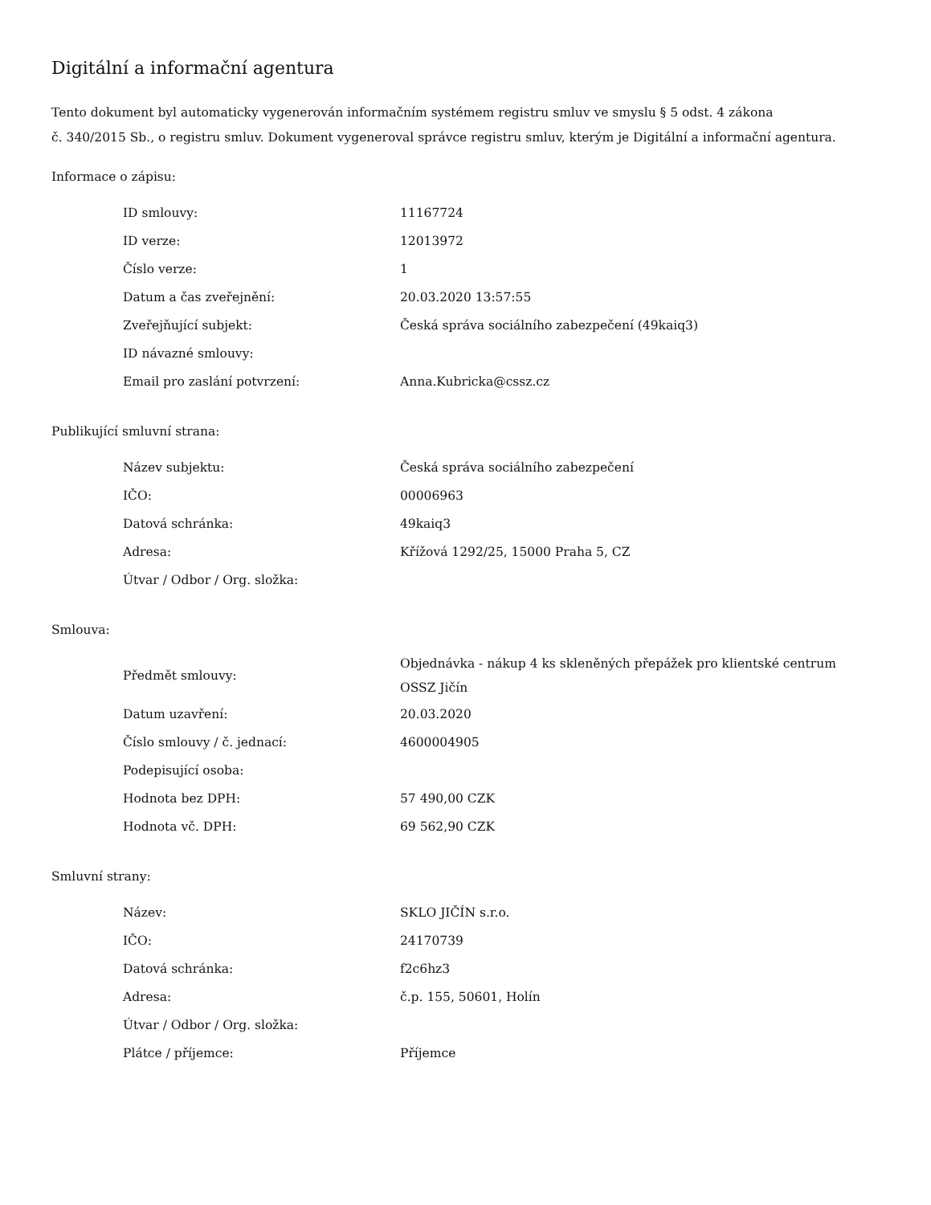Digitální a informační agentura
Tento dokument byl automaticky vygenerován informačním systémem registru smluv ve smyslu § 5 odst. 4 zákona
č. 340/2015 Sb., o registru smluv. Dokument vygeneroval správce registru smluv, kterým je Digitální a informační agentura.
Informace o zápisu:
| ID smlouvy: | 11167724 |
| ID verze: | 12013972 |
| Číslo verze: | 1 |
| Datum a čas zveřejnění: | 20.03.2020 13:57:55 |
| Zveřejňující subjekt: | Česká správa sociálního zabezpečení (49kaiq3) |
| ID návazné smlouvy: | |
| Email pro zaslání potvrzení: | Anna.Kubricka@cssz.cz |
Publikující smluvní strana:
| Název subjektu: | Česká správa sociálního zabezpečení |
| IČO: | 00006963 |
| Datová schránka: | 49kaiq3 |
| Adresa: | Křížová 1292/25, 15000 Praha 5, CZ |
| Útvar / Odbor / Org. složka: | |
Smlouva:
| Předmět smlouvy: | Objednávka - nákup 4 ks skleněných přepážek pro klientské centrum OSSZ Jičín |
| Datum uzavření: | 20.03.2020 |
| Číslo smlouvy / č. jednací: | 4600004905 |
| Podepisující osoba: | |
| Hodnota bez DPH: | 57 490,00 CZK |
| Hodnota vč. DPH: | 69 562,90 CZK |
Smluvní strany:
| Název: | SKLO JIČÍN s.r.o. |
| IČO: | 24170739 |
| Datová schránka: | f2c6hz3 |
| Adresa: | č.p. 155, 50601, Holín |
| Útvar / Odbor / Org. složka: | |
| Plátce / příjemce: | Příjemce |